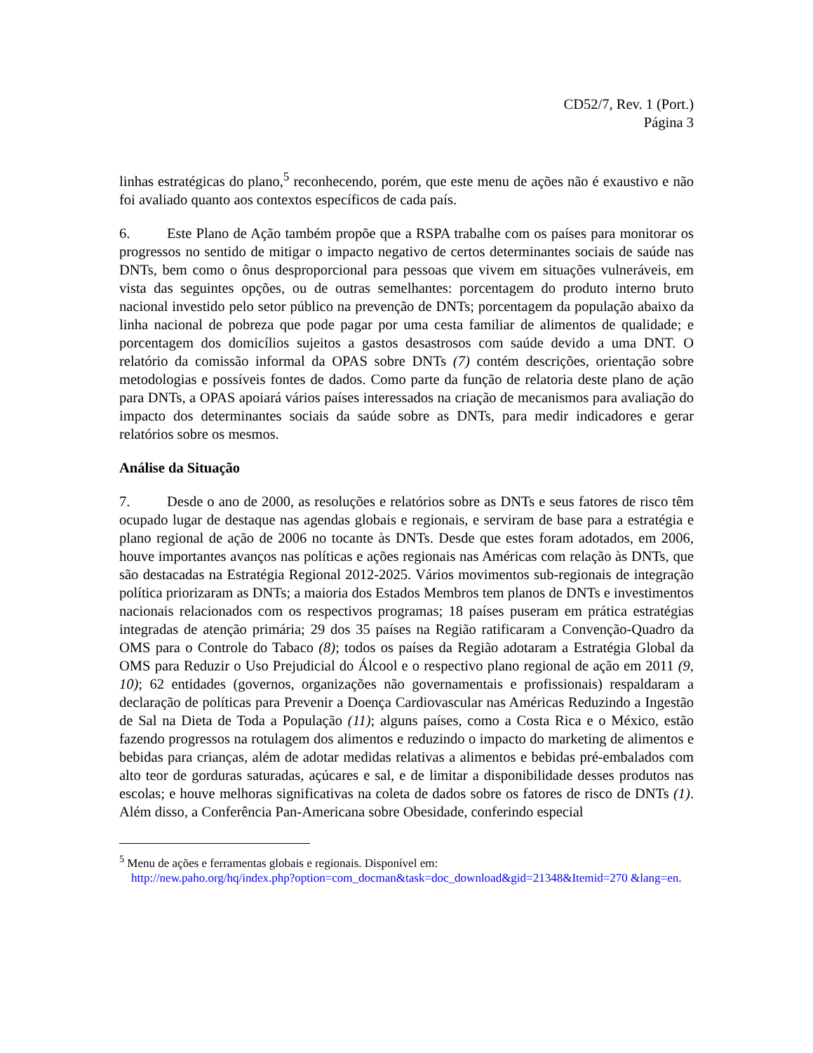CD52/7, Rev. 1 (Port.)
Página 3
linhas estratégicas do plano,<sup>5</sup> reconhecendo, porém, que este menu de ações não é exaustivo e não foi avaliado quanto aos contextos específicos de cada país.
6. Este Plano de Ação também propõe que a RSPA trabalhe com os países para monitorar os progressos no sentido de mitigar o impacto negativo de certos determinantes sociais de saúde nas DNTs, bem como o ônus desproporcional para pessoas que vivem em situações vulneráveis, em vista das seguintes opções, ou de outras semelhantes: porcentagem do produto interno bruto nacional investido pelo setor público na prevenção de DNTs; porcentagem da população abaixo da linha nacional de pobreza que pode pagar por uma cesta familiar de alimentos de qualidade; e porcentagem dos domicílios sujeitos a gastos desastrosos com saúde devido a uma DNT. O relatório da comissão informal da OPAS sobre DNTs (7) contém descrições, orientação sobre metodologias e possíveis fontes de dados. Como parte da função de relatoria deste plano de ação para DNTs, a OPAS apoiará vários países interessados na criação de mecanismos para avaliação do impacto dos determinantes sociais da saúde sobre as DNTs, para medir indicadores e gerar relatórios sobre os mesmos.
Análise da Situação
7. Desde o ano de 2000, as resoluções e relatórios sobre as DNTs e seus fatores de risco têm ocupado lugar de destaque nas agendas globais e regionais, e serviram de base para a estratégia e plano regional de ação de 2006 no tocante às DNTs. Desde que estes foram adotados, em 2006, houve importantes avanços nas políticas e ações regionais nas Américas com relação às DNTs, que são destacadas na Estratégia Regional 2012-2025. Vários movimentos sub-regionais de integração política priorizaram as DNTs; a maioria dos Estados Membros tem planos de DNTs e investimentos nacionais relacionados com os respectivos programas; 18 países puseram em prática estratégias integradas de atenção primária; 29 dos 35 países na Região ratificaram a Convenção-Quadro da OMS para o Controle do Tabaco (8); todos os países da Região adotaram a Estratégia Global da OMS para Reduzir o Uso Prejudicial do Álcool e o respectivo plano regional de ação em 2011 (9, 10); 62 entidades (governos, organizações não governamentais e profissionais) respaldaram a declaração de políticas para Prevenir a Doença Cardiovascular nas Américas Reduzindo a Ingestão de Sal na Dieta de Toda a População (11); alguns países, como a Costa Rica e o México, estão fazendo progressos na rotulagem dos alimentos e reduzindo o impacto do marketing de alimentos e bebidas para crianças, além de adotar medidas relativas a alimentos e bebidas pré-embalados com alto teor de gorduras saturadas, açúcares e sal, e de limitar a disponibilidade desses produtos nas escolas; e houve melhoras significativas na coleta de dados sobre os fatores de risco de DNTs (1). Além disso, a Conferência Pan-Americana sobre Obesidade, conferindo especial
<sup>5</sup> Menu de ações e ferramentas globais e regionais. Disponível em:
http://new.paho.org/hq/index.php?option=com_docman&task=doc_download&gid=21348&Itemid=270 &lang=en.